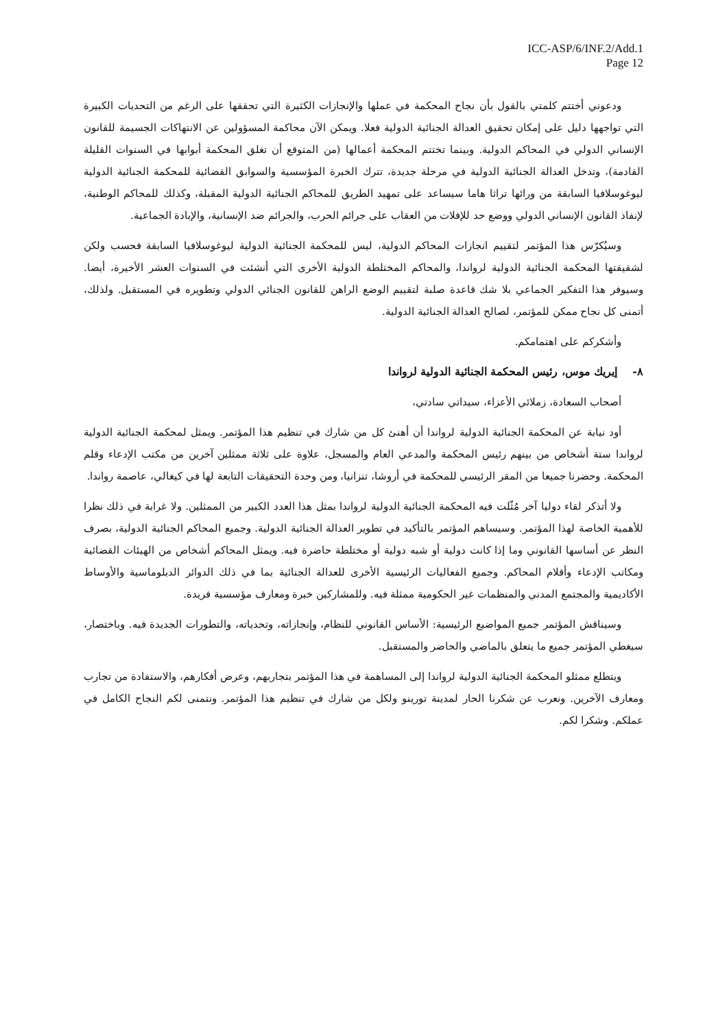ICC-ASP/6/INF.2/Add.1
Page 12
ودعوني أختتم كلمتي بالقول بأن نجاح المحكمة في عملها والإنجازات الكثيرة التي تحققها على الرغم من التحديات الكبيرة التي تواجهها دليل على إمكان تحقيق العدالة الجنائية الدولية فعلا. ويمكن الآن محاكمة المسؤولين عن الانتهاكات الجسيمة للقانون الإنساني الدولي في المحاكم الدولية. وبينما تختتم المحكمة أعمالها (من المتوقع أن تغلق المحكمة أبوابها في السنوات القليلة القادمة)، وتدخل العدالة الجنائية الدولية في مرحلة جديدة، تترك الخبرة المؤسسية والسوابق القضائية للمحكمة الجنائية الدولية ليوغوسلافيا السابقة من ورائها تراثا هاما سيساعد على تمهيد الطريق للمحاكم الجنائية الدولية المقبلة، وكذلك للمحاكم الوطنية، لإنفاذ القانون الإنساني الدولي ووضع حد للإفلات من العقاب على جرائم الحرب، والجرائم ضد الإنسانية، والإبادة الجماعية.
وسيُكرّس هذا المؤتمر لتقييم انجازات المحاكم الدولية، ليس للمحكمة الجنائية الدولية ليوغوسلافيا السابقة فحسب ولكن لشقيقتها المحكمة الجنائية الدولية لرواندا، والمحاكم المختلطة الدولية الأخرى التي أنشئت في السنوات العشر الأخيرة، أيضا. وسيوفر هذا التفكير الجماعي بلا شك قاعدة صلبة لتقييم الوضع الراهن للقانون الجنائي الدولي وتطويره في المستقبل. ولذلك، أتمنى كل نجاح ممكن للمؤتمر، لصالح العدالة الجنائية الدولية.
وأشكركم على اهتمامكم.
٨- إيريك موس، رئيس المحكمة الجنائية الدولية لرواندا
أصحاب السعادة، زملائي الأعزاء، سيداتي سادتي،
أود نيابة عن المحكمة الجنائية الدولية لرواندا أن أهنئ كل من شارك في تنظيم هذا المؤتمر. ويمثل لمحكمة الجنائية الدولية لرواندا ستة أشخاص من بينهم رئيس المحكمة والمدعي العام والمسجل، علاوة على ثلاثة ممثلين آخرين من مكتب الإدعاء وقلم المحكمة. وحضرنا جميعا من المقر الرئيسي للمحكمة في أروشا، تنزانيا، ومن وحدة التحقيقات التابعة لها في كيغالي، عاصمة رواندا.
ولا أتذكر لقاء دوليا آخر مُثّلت فيه المحكمة الجنائية الدولية لرواندا بمثل هذا العدد الكبير من الممثلين. ولا غرابة في ذلك نظرا للأهمية الخاصة لهذا المؤتمر. وسيساهم المؤتمر بالتأكيد في تطوير العدالة الجنائية الدولية. وجميع المحاكم الجنائية الدولية، بصرف النظر عن أساسها القانوني وما إذا كانت دولية أو شبه دولية أو مختلطة حاضرة فيه. ويمثل المحاكم أشخاص من الهيئات القضائية ومكاتب الإدعاء وأقلام المحاكم. وجميع الفعاليات الرئيسية الأخرى للعدالة الجنائية بما في ذلك الدوائر الدبلوماسية والأوساط الأكاديمية والمجتمع المدني والمنظمات غير الحكومية ممثلة فيه. وللمشاركين خبرة ومعارف مؤسسية فريدة.
وسيناقش المؤتمر جميع المواضيع الرئيسية: الأساس القانوني للنظام، وإنجازاته، وتحدياته، والتطورات الجديدة فيه. وباختصار، سيغطي المؤتمر جميع ما يتعلق بالماضي والحاضر والمستقبل.
ويتطلع ممثلو المحكمة الجنائية الدولية لرواندا إلى المساهمة في هذا المؤتمر بتجاربهم، وعرض أفكارهم، والاستفادة من تجارب ومعارف الآخرين. ونعرب عن شكرنا الحار لمدينة تورينو ولكل من شارك في تنظيم هذا المؤتمر. ونتمنى لكم النجاح الكامل في عملكم. وشكرا لكم.